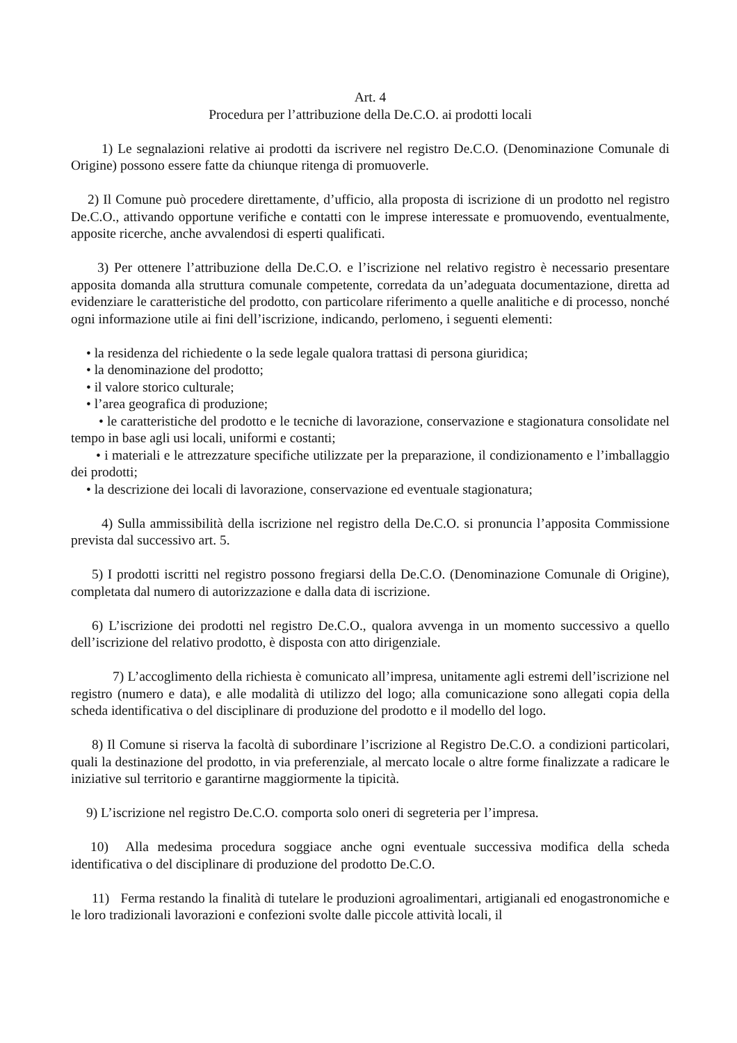Art. 4
Procedura per l’attribuzione della De.C.O. ai prodotti locali
1) Le segnalazioni relative ai prodotti da iscrivere nel registro De.C.O. (Denominazione Comunale di Origine) possono essere fatte da chiunque ritenga di promuoverle.
2) Il Comune può procedere direttamente, d’ufficio, alla proposta di iscrizione di un prodotto nel registro De.C.O., attivando opportune verifiche e contatti con le imprese interessate e promuovendo, eventualmente, apposite ricerche, anche avvalendosi di esperti qualificati.
3) Per ottenere l’attribuzione della De.C.O. e l’iscrizione nel relativo registro è necessario presentare apposita domanda alla struttura comunale competente, corredata da un’adeguata documentazione, diretta ad evidenziare le caratteristiche del prodotto, con particolare riferimento a quelle analitiche e di processo, nonché ogni informazione utile ai fini dell’iscrizione, indicando, perlomeno, i seguenti elementi:
• la residenza del richiedente o la sede legale qualora trattasi di persona giuridica;
• la denominazione del prodotto;
• il valore storico culturale;
• l’area geografica di produzione;
• le caratteristiche del prodotto e le tecniche di lavorazione, conservazione e stagionatura consolidate nel tempo in base agli usi locali, uniformi e costanti;
• i materiali e le attrezzature specifiche utilizzate per la preparazione, il condizionamento e l’imballaggio dei prodotti;
• la descrizione dei locali di lavorazione, conservazione ed eventuale stagionatura;
4) Sulla ammissibilità della iscrizione nel registro della De.C.O. si pronuncia l’apposita Commissione prevista dal successivo art. 5.
5) I prodotti iscritti nel registro possono fregiarsi della De.C.O. (Denominazione Comunale di Origine), completata dal numero di autorizzazione e dalla data di iscrizione.
6) L’iscrizione dei prodotti nel registro De.C.O., qualora avvenga in un momento successivo a quello dell’iscrizione del relativo prodotto, è disposta con atto dirigenziale.
7) L’accoglimento della richiesta è comunicato all’impresa, unitamente agli estremi dell’iscrizione nel registro (numero e data), e alle modalità di utilizzo del logo; alla comunicazione sono allegati copia della scheda identificativa o del disciplinare di produzione del prodotto e il modello del logo.
8) Il Comune si riserva la facoltà di subordinare l’iscrizione al Registro De.C.O. a condizioni particolari, quali la destinazione del prodotto, in via preferenziale, al mercato locale o altre forme finalizzate a radicare le iniziative sul territorio e garantirne maggiormente la tipicità.
9) L’iscrizione nel registro De.C.O. comporta solo oneri di segreteria per l’impresa.
10) Alla medesima procedura soggiace anche ogni eventuale successiva modifica della scheda identificativa o del disciplinare di produzione del prodotto De.C.O.
11) Ferma restando la finalità di tutelare le produzioni agroalimentari, artigianali ed enogastronomiche e le loro tradizionali lavorazioni e confezioni svolte dalle piccole attività locali, il